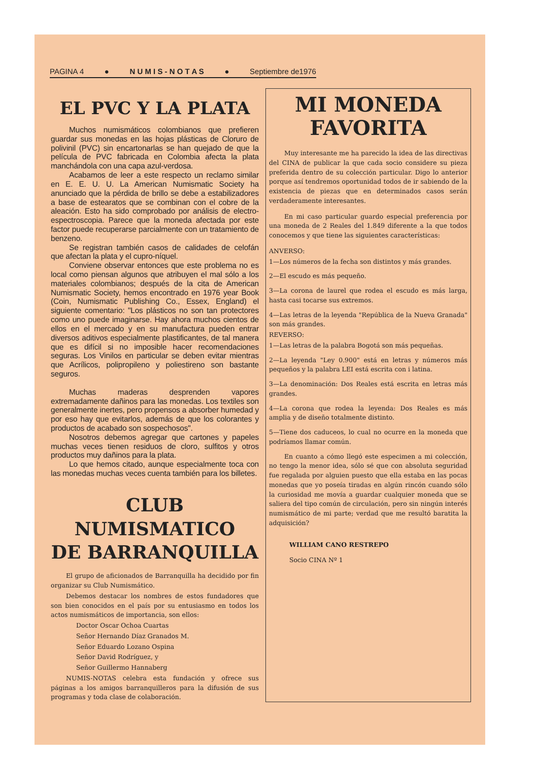PAGINA 4 ● N U M I S - N O T A S ● Septiembre de1976
EL PVC Y LA PLATA
Muchos numismáticos colombianos que prefieren guardar sus monedas en las hojas plásticas de Cloruro de polivinil (PVC) sin encartonarlas se han quejado de que la película de PVC fabricada en Colombia afecta la plata manchándola con una capa azul-verdosa.
Acabamos de leer a este respecto un reclamo similar en E. E. U. U. La American Numismatic Society ha anunciado que la pérdida de brillo se debe a estabilizadores a base de estearatos que se combinan con el cobre de la aleación. Esto ha sido comprobado por análisis de electro-espectroscopia. Parece que la moneda afectada por este factor puede recuperarse parcialmente con un tratamiento de benzeno.
Se registran también casos de calidades de celofán que afectan la plata y el cupro-níquel.
Conviene observar entonces que este problema no es local como piensan algunos que atribuyen el mal sólo a los materiales colombianos; después de la cita de American Numismatic Society, hemos encontrado en 1976 year Book (Coin, Numismatic Publishing Co., Essex, England) el siguiente comentario: "Los plásticos no son tan protectores como uno puede imaginarse. Hay ahora muchos cientos de ellos en el mercado y en su manufactura pueden entrar diversos aditivos especialmente plastificantes, de tal manera que es difícil si no imposible hacer recomendaciones seguras. Los Vinilos en particular se deben evitar mientras que Acrílicos, polipropileno y poliestireno son bastante seguros.
Muchas maderas desprenden vapores extremadamente dañinos para las monedas. Los textiles son generalmente inertes, pero propensos a absorber humedad y por eso hay que evitarlos, además de que los colorantes y productos de acabado son sospechosos".
Nosotros debemos agregar que cartones y papeles muchas veces tienen residuos de cloro, sulfitos y otros productos muy dañinos para la plata.
Lo que hemos citado, aunque especialmente toca con las monedas muchas veces cuenta también para los billetes.
CLUB NUMISMATICO
DE BARRANQUILLA
El grupo de aficionados de Barranquilla ha decidido por fin organizar su Club Numismático.
Debemos destacar los nombres de estos fundadores que son bien conocidos en el país por su entusiasmo en todos los actos numismáticos de importancia, son ellos:
Doctor Oscar Ochoa Cuartas
Señor Hernando Díaz Granados M.
Señor Eduardo Lozano Ospina
Señor David Rodríguez, y
Señor Guillermo Hannaberg
NUMIS-NOTAS celebra esta fundación y ofrece sus páginas a los amigos barranquilleros para la difusión de sus programas y toda clase de colaboración.
MI MONEDA
FAVORITA
Muy interesante me ha parecido la idea de las directivas del CINA de publicar la que cada socio considere su pieza preferida dentro de su colección particular. Digo lo anterior porque así tendremos oportunidad todos de ir sabiendo de la existencia de piezas que en determinados casos serán verdaderamente interesantes.
En mi caso particular guardo especial preferencia por una moneda de 2 Reales del 1.849 diferente a la que todos conocemos y que tiene las siguientes características:
ANVERSO:
1—Los números de la fecha son distintos y más grandes.
2—El escudo es más pequeño.
3—La corona de laurel que rodea el escudo es más larga, hasta casi tocarse sus extremos.
4—Las letras de la leyenda "República de la Nueva Granada" son más grandes.
REVERSO:
1—Las letras de la palabra Bogotá son más pequeñas.
2—La leyenda "Ley 0.900" está en letras y números más pequeños y la palabra LEI está escrita con i latina.
3—La denominación: Dos Reales está escrita en letras más grandes.
4—La corona que rodea la leyenda: Dos Reales es más amplia y de diseño totalmente distinto.
5—Tiene dos caduceos, lo cual no ocurre en la moneda que podríamos llamar común.
En cuanto a cómo llegó este especimen a mi colección, no tengo la menor idea, sólo sé que con absoluta seguridad fue regalada por alguien puesto que ella estaba en las pocas monedas que yo poseía tiradas en algún rincón cuando sólo la curiosidad me movía a guardar cualquier moneda que se saliera del tipo común de circulación, pero sin ningún interés numismático de mi parte; verdad que me resultó baratita la adquisición?
WILLIAM CANO RESTREPO
Socio CINA Nº 1